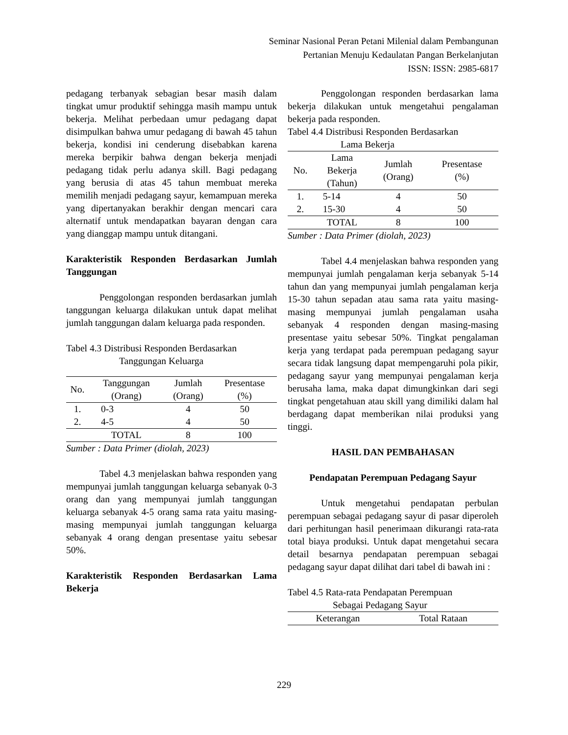Seminar Nasional Peran Petani Milenial dalam Pembangunan
Pertanian Menuju Kedaulatan Pangan Berkelanjutan
ISSN: ISSN: 2985-6817
pedagang terbanyak sebagian besar masih dalam tingkat umur produktif sehingga masih mampu untuk bekerja. Melihat perbedaan umur pedagang dapat disimpulkan bahwa umur pedagang di bawah 45 tahun bekerja, kondisi ini cenderung disebabkan karena mereka berpikir bahwa dengan bekerja menjadi pedagang tidak perlu adanya skill. Bagi pedagang yang berusia di atas 45 tahun membuat mereka memilih menjadi pedagang sayur, kemampuan mereka yang dipertanyakan berakhir dengan mencari cara alternatif untuk mendapatkan bayaran dengan cara yang dianggap mampu untuk ditangani.
Karakteristik Responden Berdasarkan Jumlah Tanggungan
Penggolongan responden berdasarkan jumlah tanggungan keluarga dilakukan untuk dapat melihat jumlah tanggungan dalam keluarga pada responden.
Tabel 4.3 Distribusi Responden Berdasarkan
Tanggungan Keluarga
| No. | Tanggungan (Orang) | Jumlah (Orang) | Presentase (%) |
| --- | --- | --- | --- |
| 1. | 0-3 | 4 | 50 |
| 2. | 4-5 | 4 | 50 |
| | TOTAL | 8 | 100 |
Sumber : Data Primer (diolah, 2023)
Tabel 4.3 menjelaskan bahwa responden yang mempunyai jumlah tanggungan keluarga sebanyak 0-3 orang dan yang mempunyai jumlah tanggungan keluarga sebanyak 4-5 orang sama rata yaitu masing-masing mempunyai jumlah tanggungan keluarga sebanyak 4 orang dengan presentase yaitu sebesar 50%.
Karakteristik Responden Berdasarkan Lama Bekerja
Penggolongan responden berdasarkan lama bekerja dilakukan untuk mengetahui pengalaman bekerja pada responden.
Tabel 4.4 Distribusi Responden Berdasarkan
Lama Bekerja
| No. | Lama Bekerja (Tahun) | Jumlah (Orang) | Presentase (%) |
| --- | --- | --- | --- |
| 1. | 5-14 | 4 | 50 |
| 2. | 15-30 | 4 | 50 |
| | TOTAL | 8 | 100 |
Sumber : Data Primer (diolah, 2023)
Tabel 4.4 menjelaskan bahwa responden yang mempunyai jumlah pengalaman kerja sebanyak 5-14 tahun dan yang mempunyai jumlah pengalaman kerja 15-30 tahun sepadan atau sama rata yaitu masing-masing mempunyai jumlah pengalaman usaha sebanyak 4 responden dengan masing-masing presentase yaitu sebesar 50%. Tingkat pengalaman kerja yang terdapat pada perempuan pedagang sayur secara tidak langsung dapat mempengaruhi pola pikir, pedagang sayur yang mempunyai pengalaman kerja berusaha lama, maka dapat dimungkinkan dari segi tingkat pengetahuan atau skill yang dimiliki dalam hal berdagang dapat memberikan nilai produksi yang tinggi.
HASIL DAN PEMBAHASAN
Pendapatan Perempuan Pedagang Sayur
Untuk mengetahui pendapatan perbulan perempuan sebagai pedagang sayur di pasar diperoleh dari perhitungan hasil penerimaan dikurangi rata-rata total biaya produksi. Untuk dapat mengetahui secara detail besarnya pendapatan perempuan sebagai pedagang sayur dapat dilihat dari tabel di bawah ini :
Tabel 4.5 Rata-rata Pendapatan Perempuan
Sebagai Pedagang Sayur
| Keterangan | Total Rataan |
| --- | --- |
229